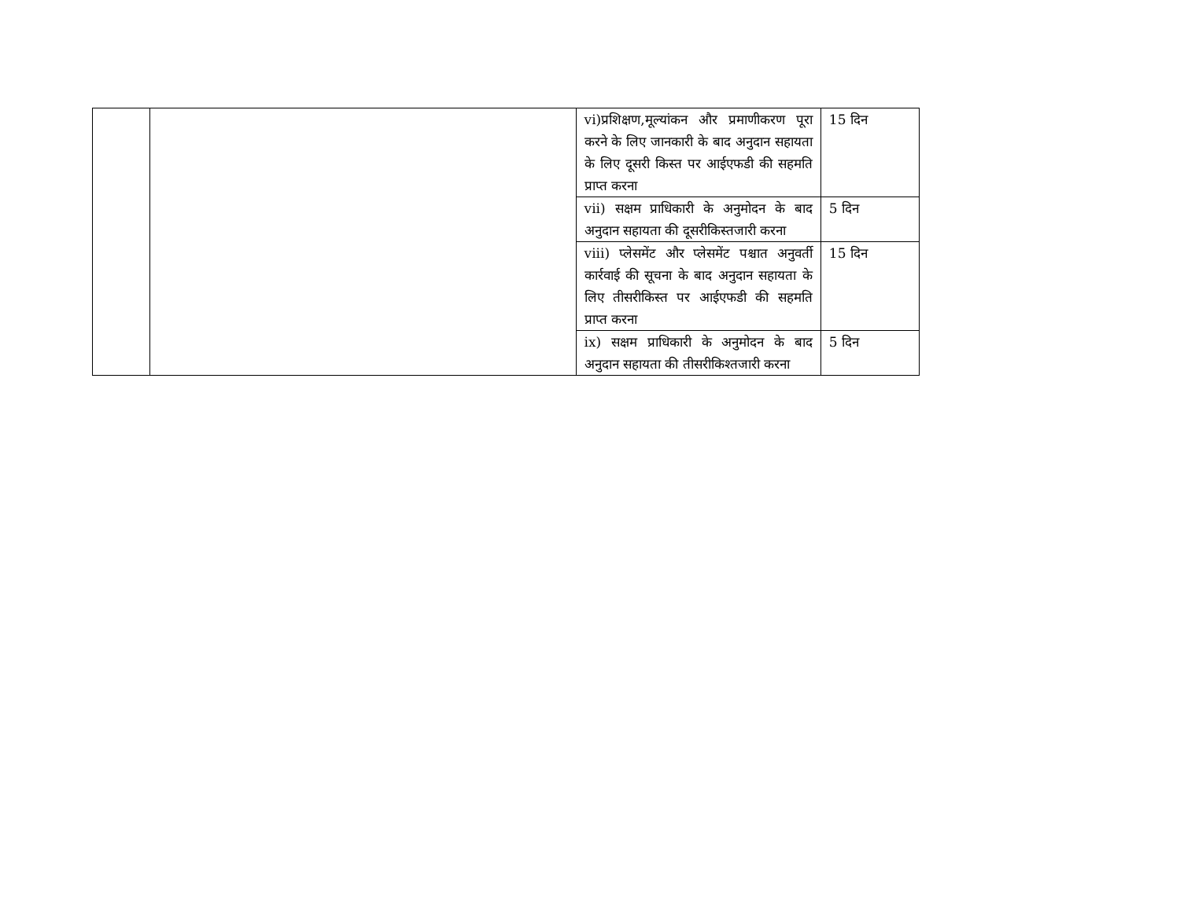| | | vi)प्रशिक्षण,मूल्यांकन और प्रमाणीकरण पूरा करने के लिए जानकारी के बाद अनुदान सहायता के लिए दूसरी किस्त पर आईएफडी की सहमति प्राप्त करना | 15 दिन |
| | | vii) सक्षम प्राधिकारी के अनुमोदन के बाद अनुदान सहायता की दूसरीकिस्तजारी करना | 5 दिन |
| | | viii) प्लेसमेंट और प्लेसमेंट पश्चात अनुवर्ती कार्रवाई की सूचना के बाद अनुदान सहायता के लिए तीसरीकिस्त पर आईएफडी की सहमति प्राप्त करना | 15 दिन |
| | | ix) सक्षम प्राधिकारी के अनुमोदन के बाद अनुदान सहायता की तीसरीकिश्तजारी करना | 5 दिन |